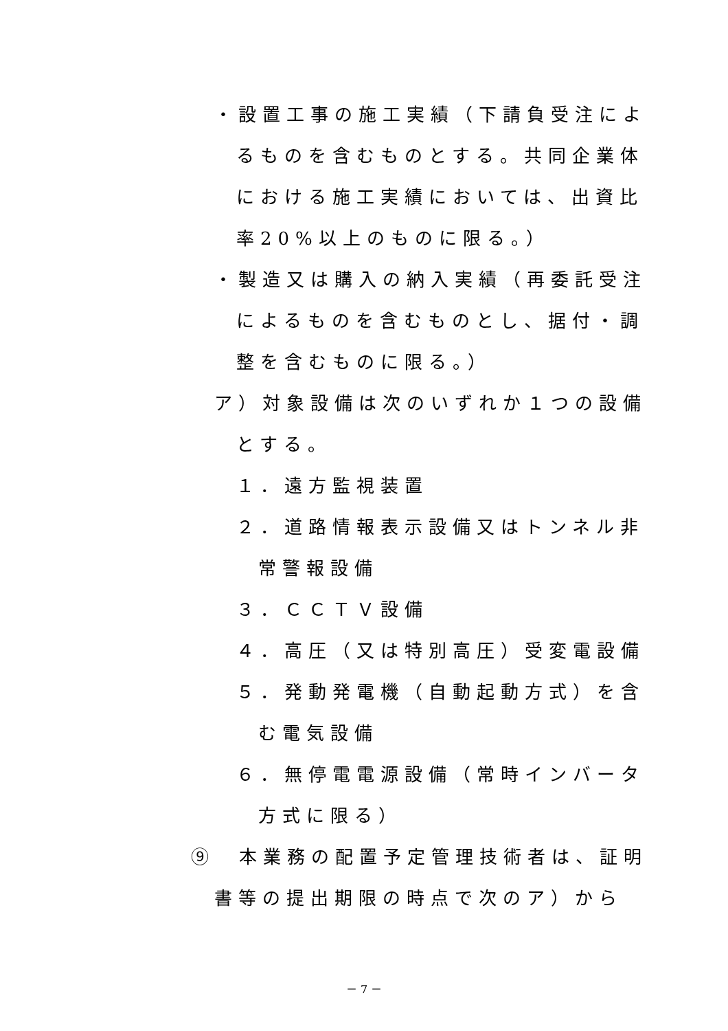・設置工事の施工実績（下請負受注によ
るものを含むものとする。共同企業体
における施工実績においては、出資比
率20%以上のものに限る。）
・製造又は購入の納入実績（再委託受注
によるものを含むものとし、据付・調
整を含むものに限る。）
ア）対象設備は次のいずれか１つの設備
とする。
１．遠方監視装置
２．道路情報表示設備又はトンネル非
常警報設備
３．ＣＣＴＶ設備
４．高圧（又は特別高圧）受変電設備
５．発動発電機（自動起動方式）を含
む電気設備
６．無停電電源設備（常時インバータ
方式に限る）
⑨　本業務の配置予定管理技術者は、証明
書等の提出期限の時点で次のア）から
－ 7 －